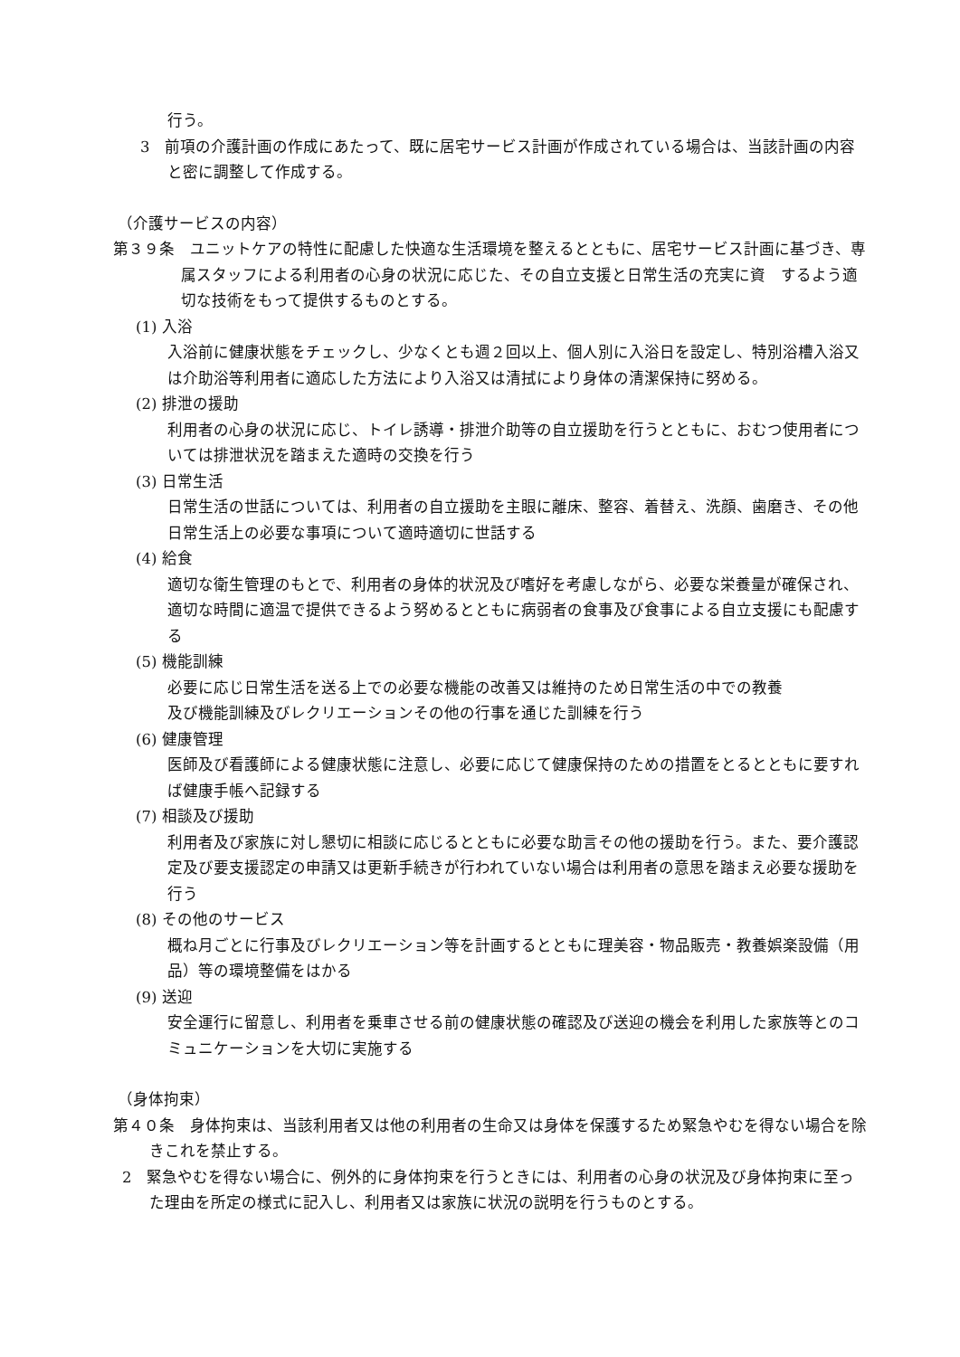行う。
3　前項の介護計画の作成にあたって、既に居宅サービス計画が作成されている場合は、当該計画の内容と密に調整して作成する。
（介護サービスの内容）
第３９条　ユニットケアの特性に配慮した快適な生活環境を整えるとともに、居宅サービス計画に基づき、専属スタッフによる利用者の心身の状況に応じた、その自立支援と日常生活の充実に資　するよう適切な技術をもって提供するものとする。
(1) 入浴
入浴前に健康状態をチェックし、少なくとも週２回以上、個人別に入浴日を設定し、特別浴槽入浴又は介助浴等利用者に適応した方法により入浴又は清拭により身体の清潔保持に努める。
(2) 排泄の援助
利用者の心身の状況に応じ、トイレ誘導・排泄介助等の自立援助を行うとともに、おむつ使用者については排泄状況を踏まえた適時の交換を行う
(3) 日常生活
日常生活の世話については、利用者の自立援助を主眼に離床、整容、着替え、洗顔、歯磨き、その他日常生活上の必要な事項について適時適切に世話する
(4) 給食
適切な衛生管理のもとで、利用者の身体的状況及び嗜好を考慮しながら、必要な栄養量が確保され、適切な時間に適温で提供できるよう努めるとともに病弱者の食事及び食事による自立支援にも配慮する
(5) 機能訓練
必要に応じ日常生活を送る上での必要な機能の改善又は維持のため日常生活の中での教養
及び機能訓練及びレクリエーションその他の行事を通じた訓練を行う
(6) 健康管理
医師及び看護師による健康状態に注意し、必要に応じて健康保持のための措置をとるとともに要すれば健康手帳へ記録する
(7) 相談及び援助
利用者及び家族に対し懇切に相談に応じるとともに必要な助言その他の援助を行う。また、要介護認定及び要支援認定の申請又は更新手続きが行われていない場合は利用者の意思を踏まえ必要な援助を行う
(8) その他のサービス
概ね月ごとに行事及びレクリエーション等を計画するとともに理美容・物品販売・教養娯楽設備（用品）等の環境整備をはかる
(9) 送迎
安全運行に留意し、利用者を乗車させる前の健康状態の確認及び送迎の機会を利用した家族等とのコミュニケーションを大切に実施する
（身体拘束）
第４０条　身体拘束は、当該利用者又は他の利用者の生命又は身体を保護するため緊急やむを得ない場合を除きこれを禁止する。
2　緊急やむを得ない場合に、例外的に身体拘束を行うときには、利用者の心身の状況及び身体拘束に至った理由を所定の様式に記入し、利用者又は家族に状況の説明を行うものとする。